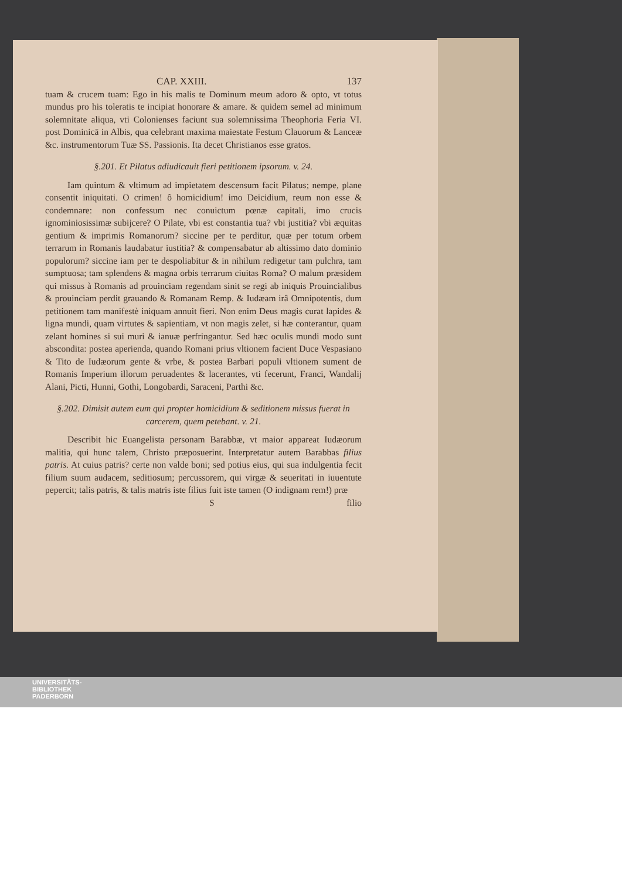CAP. XXIII. 137
tuam & crucem tuam: Ego in his malis te Dominum meum adoro & opto, vt totus mundus pro his toleratis te incipiat honorare & amare. & quidem semel ad minimum solemnitate aliqua, vti Colonienses faciunt sua solemnissima Theophoria Feria VI. post Dominicā in Albis, qua celebrant maxima maiestate Festum Clauorum & Lanceæ &c. instrumentorum Tuæ SS. Passionis. Ita decet Christianos esse gratos.
§.201. Et Pilatus adiudicauit fieri petitionem ipsorum. v. 24.
Iam quintum & vltimum ad impietatem descensum facit Pilatus; nempe, plane consentit iniquitati. O crimen! ô homicidium! imo Deicidium, reum non esse & condemnare: non confessum nec conuictum pœnæ capitali, imo crucis ignominiosissimæ subijcere? O Pilate, vbi est constantia tua? vbi justitia? vbi æquitas gentium & imprimis Romanorum? siccine per te perditur, quæ per totum orbem terrarum in Romanis laudabatur iustitia? & compensabatur ab altissimo dato dominio populorum? siccine iam per te despoliabitur & in nihilum redigetur tam pulchra, tam sumptuosa; tam splendens & magna orbis terrarum ciuitas Roma? O malum præsidem qui missus à Romanis ad prouinciam regendam sinit se regi ab iniquis Prouincialibus & prouinciam perdit grauando & Romanam Remp. & Iudæam irâ Omnipotentis, dum petitionem tam manifestè iniquam annuit fieri. Non enim Deus magis curat lapides & ligna mundi, quam virtutes & sapientiam, vt non magis zelet, si hæ conterantur, quam zelant homines si sui muri & ianuæ perfringantur. Sed hæc oculis mundi modo sunt abscondita: postea aperienda, quando Romani prius vltionem facient Duce Vespasiano & Tito de Iudæorum gente & vrbe, & postea Barbari populi vltionem sument de Romanis Imperium illorum peruadentes & lacerantes, vti fecerunt, Franci, Wandalij Alani, Picti, Hunni, Gothi, Longobardi, Saraceni, Parthi &c.
§.202. Dimisit autem eum qui propter homicidium & seditionem missus fuerat in carcerem, quem petebant. v. 21.
Describit hic Euangelista personam Barabbæ, vt maior appareat Iudæorum malitia, qui hunc talem, Christo præposuerint. Interpretatur autem Barabbas filius patris. At cuius patris? certe non valde boni; sed potius eius, qui sua indulgentia fecit filium suum audacem, seditiosum; percussorem, qui virgæ & seueritati in iuuentute pepercit; talis patris, & talis matris iste filius fuit iste tamen (O indignam rem!) præ
S filio
UNIVERSITÄTS-
BIBLIOTHEK
PADERBORN